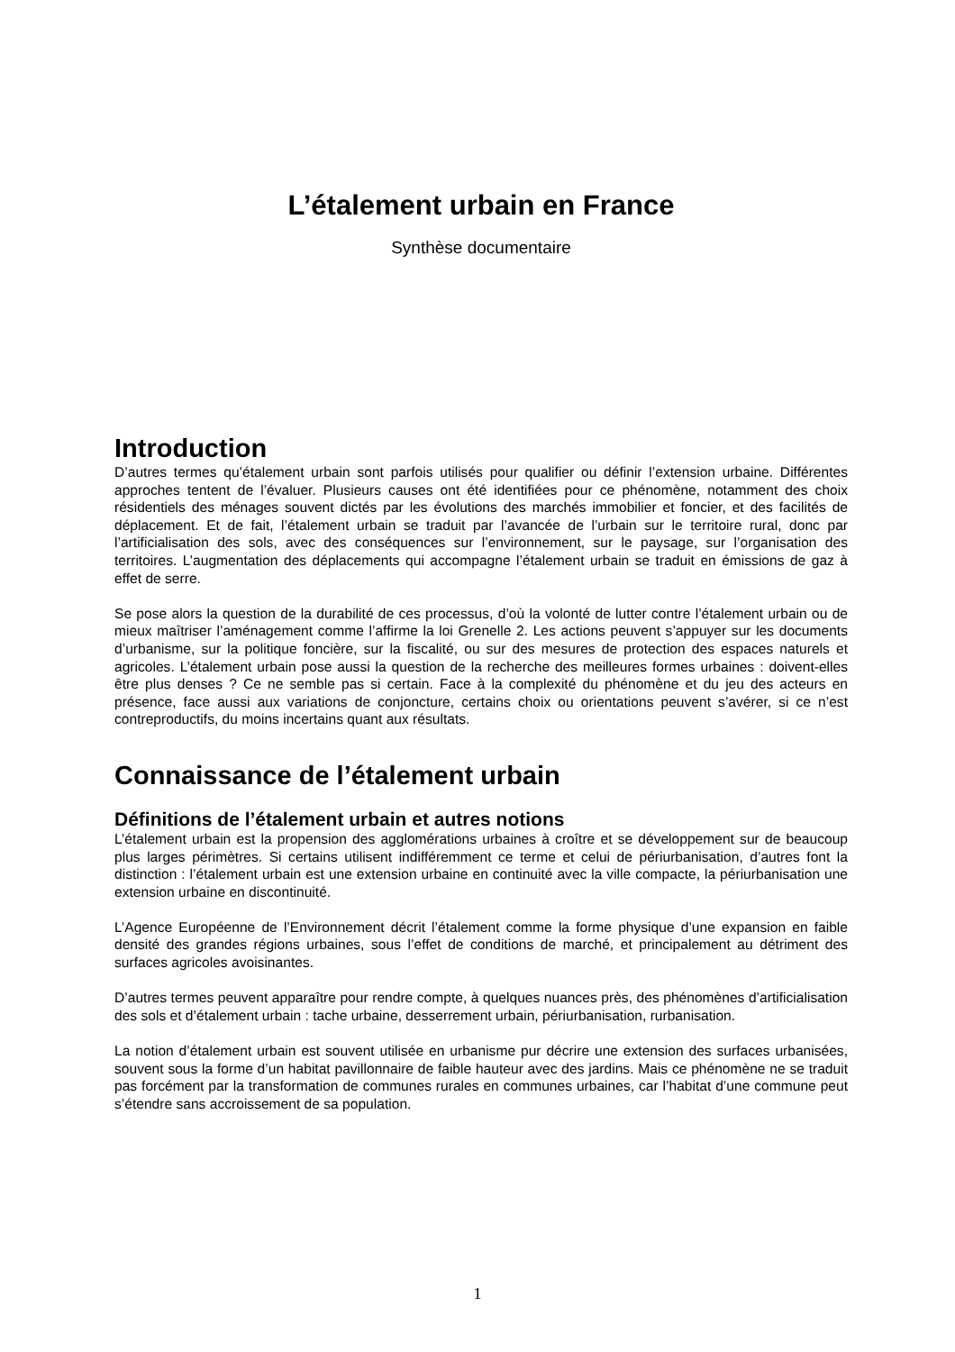L’étalement urbain en France
Synthèse documentaire
Introduction
D’autres termes qu’étalement urbain sont parfois utilisés pour qualifier ou définir l’extension urbaine. Différentes approches tentent de l’évaluer. Plusieurs causes ont été identifiées pour ce phénomène, notamment des choix résidentiels des ménages souvent dictés par les évolutions des marchés immobilier et foncier, et des facilités de déplacement. Et de fait, l’étalement urbain se traduit par l’avancée de l’urbain sur le territoire rural, donc par l’artificialisation des sols, avec des conséquences sur l’environnement, sur le paysage, sur l’organisation des territoires. L’augmentation des déplacements qui accompagne l’étalement urbain se traduit en émissions de gaz à effet de serre.
Se pose alors la question de la durabilité de ces processus, d’où la volonté de lutter contre l’étalement urbain ou de mieux maîtriser l’aménagement comme l’affirme la loi Grenelle 2. Les actions peuvent s’appuyer sur les documents d’urbanisme, sur la politique foncière, sur la fiscalité, ou sur des mesures de protection des espaces naturels et agricoles. L’étalement urbain pose aussi la question de la recherche des meilleures formes urbaines : doivent-elles être plus denses ? Ce ne semble pas si certain. Face à la complexité du phénomène et du jeu des acteurs en présence, face aussi aux variations de conjoncture, certains choix ou orientations peuvent s’avérer, si ce n’est contreproductifs, du moins incertains quant aux résultats.
Connaissance de l’étalement urbain
Définitions de l’étalement urbain et autres notions
L’étalement urbain est la propension des agglomérations urbaines à croître et se développement sur de beaucoup plus larges périmètres. Si certains utilisent indifféremment ce terme et celui de périurbanisation, d’autres font la distinction : l’étalement urbain est une extension urbaine en continuité avec la ville compacte, la périurbanisation une extension urbaine en discontinuité.
L’Agence Européenne de l’Environnement décrit l’étalement comme la forme physique d’une expansion en faible densité des grandes régions urbaines, sous l’effet de conditions de marché, et principalement au détriment des surfaces agricoles avoisinantes.
D’autres termes peuvent apparaître pour rendre compte, à quelques nuances près, des phénomènes d’artificialisation des sols et d’étalement urbain : tache urbaine, desserrement urbain, périurbanisation, rurbanisation.
La notion d’étalement urbain est souvent utilisée en urbanisme pur décrire une extension des surfaces urbanisées, souvent sous la forme d’un habitat pavillonnaire de faible hauteur avec des jardins. Mais ce phénomène ne se traduit pas forcément par la transformation de communes rurales en communes urbaines, car l’habitat d’une commune peut s’étendre sans accroissement de sa population.
1